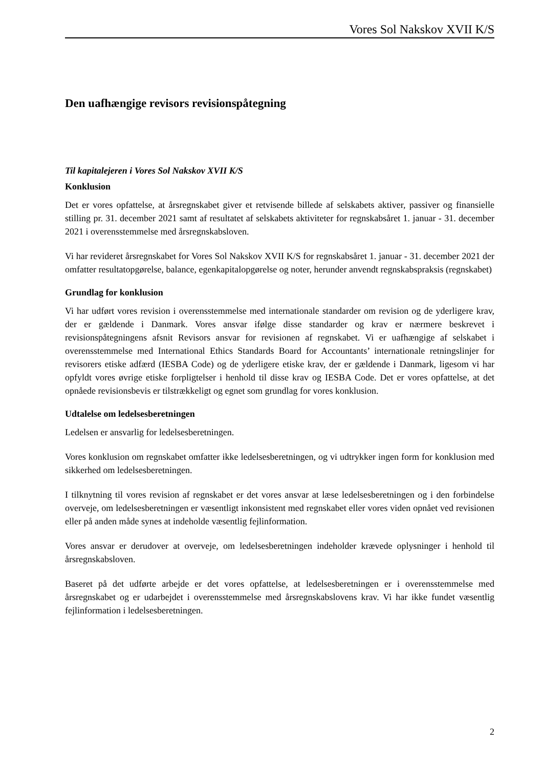Vores Sol Nakskov XVII K/S
Den uafhængige revisors revisionspåtegning
Til kapitalejeren i Vores Sol Nakskov XVII K/S
Konklusion
Det er vores opfattelse, at årsregnskabet giver et retvisende billede af selskabets aktiver, passiver og finansielle stilling pr. 31. december 2021 samt af resultatet af selskabets aktiviteter for regnskabsåret 1. januar - 31. december 2021 i overensstemmelse med årsregnskabsloven.
Vi har revideret årsregnskabet for Vores Sol Nakskov XVII K/S for regnskabsåret 1. januar - 31. december 2021 der omfatter resultatopgørelse, balance, egenkapitalopgørelse og noter, herunder anvendt regnskabspraksis (regnskabet)
Grundlag for konklusion
Vi har udført vores revision i overensstemmelse med internationale standarder om revision og de yderligere krav, der er gældende i Danmark. Vores ansvar ifølge disse standarder og krav er nærmere beskrevet i revisionspåtegningens afsnit Revisors ansvar for revisionen af regnskabet. Vi er uafhængige af selskabet i overensstemmelse med International Ethics Standards Board for Accountants’ internationale retningslinjer for revisorers etiske adfærd (IESBA Code) og de yderligere etiske krav, der er gældende i Danmark, ligesom vi har opfyldt vores øvrige etiske forpligtelser i henhold til disse krav og IESBA Code. Det er vores opfattelse, at det opnåede revisionsbevis er tilstrækkeligt og egnet som grundlag for vores konklusion.
Udtalelse om ledelsesberetningen
Ledelsen er ansvarlig for ledelsesberetningen.
Vores konklusion om regnskabet omfatter ikke ledelsesberetningen, og vi udtrykker ingen form for konklusion med sikkerhed om ledelsesberetningen.
I tilknytning til vores revision af regnskabet er det vores ansvar at læse ledelsesberetningen og i den forbindelse overveje, om ledelsesberetningen er væsentligt inkonsistent med regnskabet eller vores viden opnået ved revisionen eller på anden måde synes at indeholde væsentlig fejlinformation.
Vores ansvar er derudover at overveje, om ledelsesberetningen indeholder krævede oplysninger i henhold til årsregnskabsloven.
Baseret på det udførte arbejde er det vores opfattelse, at ledelsesberetningen er i overensstemmelse med årsregnskabet og er udarbejdet i overensstemmelse med årsregnskabslovens krav. Vi har ikke fundet væsentlig fejlinformation i ledelsesberetningen.
2